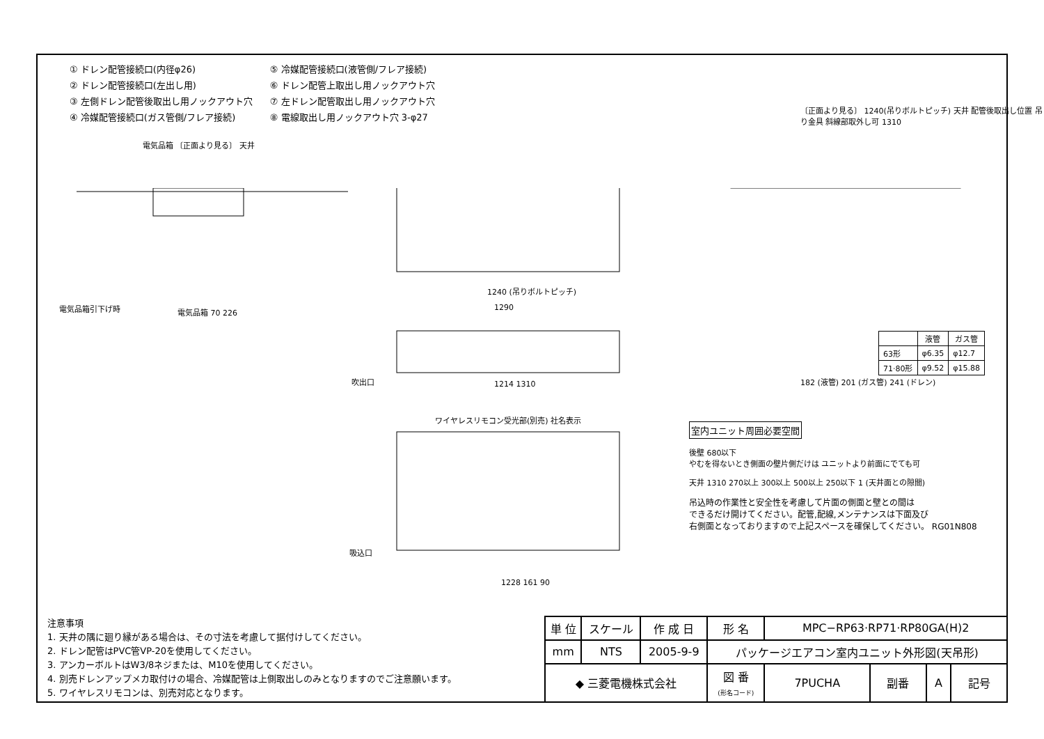① ドレン配管接続口(内径φ26)
② ドレン配管接続口(左出し用)
③ 左側ドレン配管後取出し用ノックアウト穴
④ 冷媒配管接続口(ガス管側/フレア接続)
⑤ 冷媒配管接続口(液管側/フレア接続)
⑥ ドレン配管上取出し用ノックアウト穴
⑦ 左ドレン配管取出し用ノックアウト穴
⑧ 電線取出し用ノックアウト穴 3-φ27
電気品箱 〔正面より見る〕 天井
電気品箱引下げ時 電気品箱 70 226
1240 (吊りボルトピッチ)
1290
吹出口 1214 1310
ワイヤレスリモコン受光部(別売) 社名表示
吸込口
1228 161 90
〔正面より見る〕 1240(吊りボルトピッチ) 天井 配管後取出し位置 吊り金具 斜線部取外し可 1310
182 (液管) 201 (ガス管) 241 (ドレン)
| | 液管 | ガス管 |
| --- | --- | --- |
| 63形 | φ6.35 | φ12.7 |
| 71·80形 | φ9.52 | φ15.88 |
室内ユニット周囲必要空間
後壁 680以下
やむを得ないとき側面の壁片側だけは ユニットより前面にでても可
天井 1310 270以上 300以上 500以上 250以下 1 (天井面との隙間)
吊込時の作業性と安全性を考慮して片面の側面と壁との間は
できるだけ開けてください。配管,配線,メンテナンスは下面及び
右側面となっておりますので上記スペースを確保してください。 RG01N808
注意事項
1. 天井の隅に廻り縁がある場合は、その寸法を考慮して据付けしてください。
2. ドレン配管はPVC管VP-20を使用してください。
3. アンカーボルトはW3/8ネジまたは、M10を使用してください。
4. 別売ドレンアップメカ取付けの場合、冷媒配管は上側取出しのみとなりますのでご注意願います。
5. ワイヤレスリモコンは、別売対応となります。
| 単 位 | スケール | 作 成 日 | 形 名 | MPC−RP63·RP71·RP80GA(H)2 | | | |
| mm | NTS | 2005-9-9 | パッケージエアコン室内ユニット外形図(天吊形) | | | | |
| ◆ 三菱電機株式会社 | | | 図 番 (形名コード) | 7PUCHA | 副番 | A | 記号 |